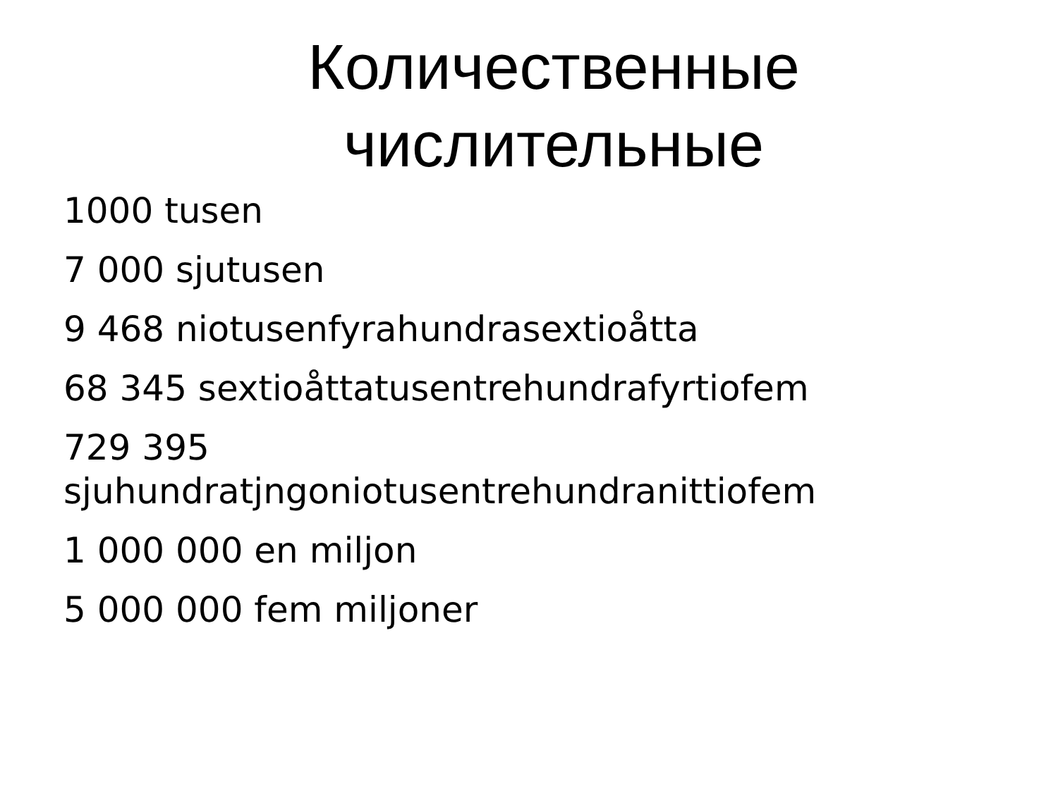Количественные
числительные
1000 tusen
7 000 sjutusen
9 468 niotusenfyrahundrasextioåtta
68 345 sextioåttatusentrehundrafyrtiofem
729 395
sjuhundratjngoniotusentrehundranittiofem
1 000 000 en miljon
5 000 000 fem miljoner